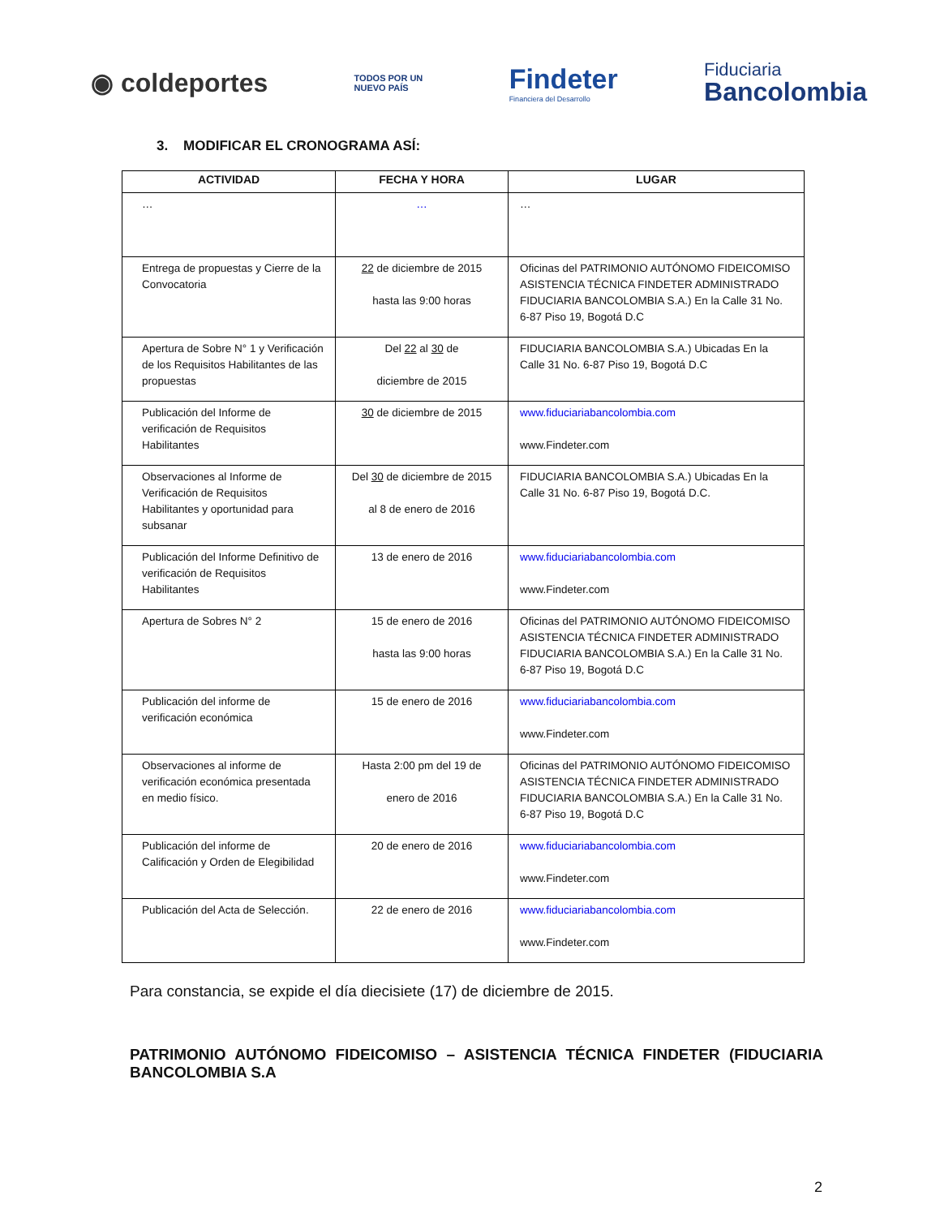◉ coldeportes
TODOS POR UN
NUEVO PAÍS
Findeter
Financiera del Desarrollo
Fiduciaria
Bancolombia
3. MODIFICAR EL CRONOGRAMA ASÍ:
| ACTIVIDAD | FECHA Y HORA | LUGAR |
| --- | --- | --- |
| … | … | … |
| Entrega de propuestas y Cierre de la Convocatoria | 22 de diciembre de 2015 hasta las 9:00 horas | Oficinas del PATRIMONIO AUTÓNOMO FIDEICOMISO ASISTENCIA TÉCNICA FINDETER ADMINISTRADO FIDUCIARIA BANCOLOMBIA S.A.) En la Calle 31 No. 6-87 Piso 19, Bogotá D.C |
| Apertura de Sobre N° 1 y Verificación de los Requisitos Habilitantes de las propuestas | Del 22 al 30 de diciembre de 2015 | FIDUCIARIA BANCOLOMBIA S.A.) Ubicadas En la Calle 31 No. 6-87 Piso 19, Bogotá D.C |
| Publicación del Informe de verificación de Requisitos Habilitantes | 30 de diciembre de 2015 | www.fiduciariabancolombia.com www.Findeter.com |
| Observaciones al Informe de Verificación de Requisitos Habilitantes y oportunidad para subsanar | Del 30 de diciembre de 2015 al 8 de enero de 2016 | FIDUCIARIA BANCOLOMBIA S.A.) Ubicadas En la Calle 31 No. 6-87 Piso 19, Bogotá D.C. |
| Publicación del Informe Definitivo de verificación de Requisitos Habilitantes | 13 de enero de 2016 | www.fiduciariabancolombia.com www.Findeter.com |
| Apertura de Sobres N° 2 | 15 de enero de 2016 hasta las 9:00 horas | Oficinas del PATRIMONIO AUTÓNOMO FIDEICOMISO ASISTENCIA TÉCNICA FINDETER ADMINISTRADO FIDUCIARIA BANCOLOMBIA S.A.) En la Calle 31 No. 6-87 Piso 19, Bogotá D.C |
| Publicación del informe de verificación económica | 15 de enero de 2016 | www.fiduciariabancolombia.com www.Findeter.com |
| Observaciones al informe de verificación económica presentada en medio físico. | Hasta 2:00 pm del 19 de enero de 2016 | Oficinas del PATRIMONIO AUTÓNOMO FIDEICOMISO ASISTENCIA TÉCNICA FINDETER ADMINISTRADO FIDUCIARIA BANCOLOMBIA S.A.) En la Calle 31 No. 6-87 Piso 19, Bogotá D.C |
| Publicación del informe de Calificación y Orden de Elegibilidad | 20 de enero de 2016 | www.fiduciariabancolombia.com www.Findeter.com |
| Publicación del Acta de Selección. | 22 de enero de 2016 | www.fiduciariabancolombia.com www.Findeter.com |
Para constancia, se expide el día diecisiete (17) de diciembre de 2015.
PATRIMONIO AUTÓNOMO FIDEICOMISO – ASISTENCIA TÉCNICA FINDETER (FIDUCIARIA BANCOLOMBIA S.A
2